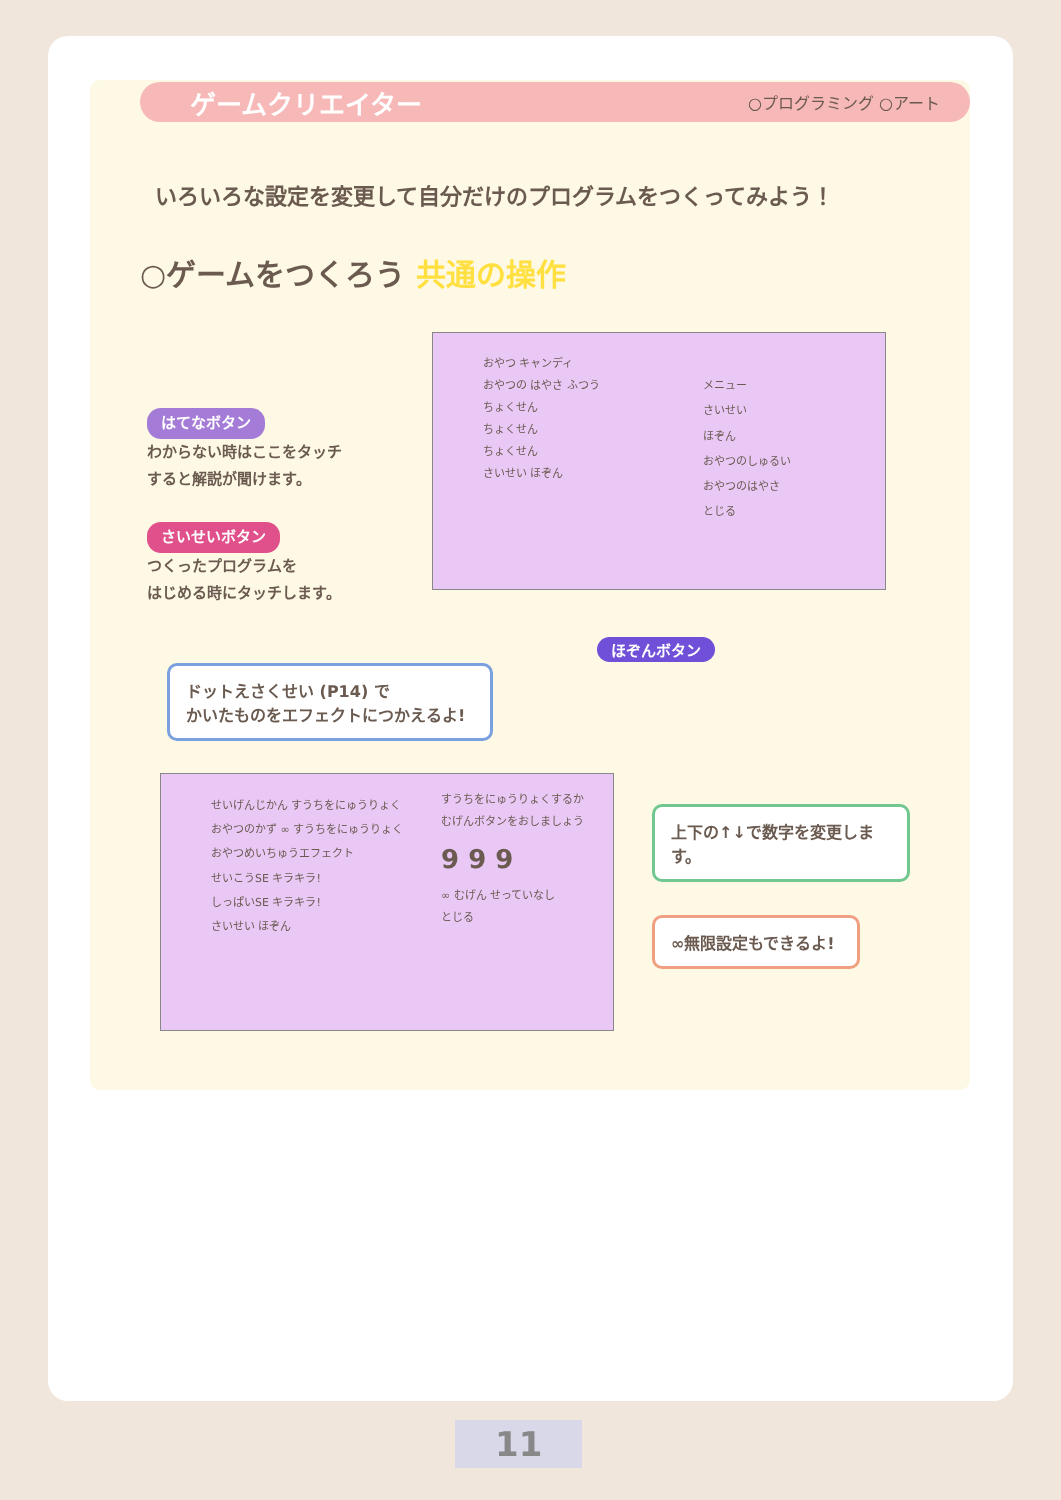ゲームクリエイター
○プログラミング ○アート
いろいろな設定を変更して自分だけのプログラムをつくってみよう！
○ゲームをつくろう 共通の操作
はてなボタン
わからない時はここをタッチ
すると解説が聞けます。
さいせいボタン
つくったプログラムを
はじめる時にタッチします。
おやつ キャンディ
おやつの はやさ ふつう
ちょくせん
ちょくせん
ちょくせん
さいせい ほぞん
メニュー
さいせい
ほぞん
おやつのしゅるい
おやつのはやさ
とじる
ほぞんボタン
ドットえさくせい (P14) で
かいたものをエフェクトにつかえるよ!
せいげんじかん すうちをにゅうりょく
おやつのかず ∞ すうちをにゅうりょく
おやつめいちゅうエフェクト
せいこうSE キラキラ!
しっぱいSE キラキラ!
さいせい ほぞん
すうちをにゅうりょくするか
むげんボタンをおしましょう
9 9 9
∞ むげん せっていなし
とじる
上下の↑↓で数字を変更します。
∞無限設定もできるよ!
11